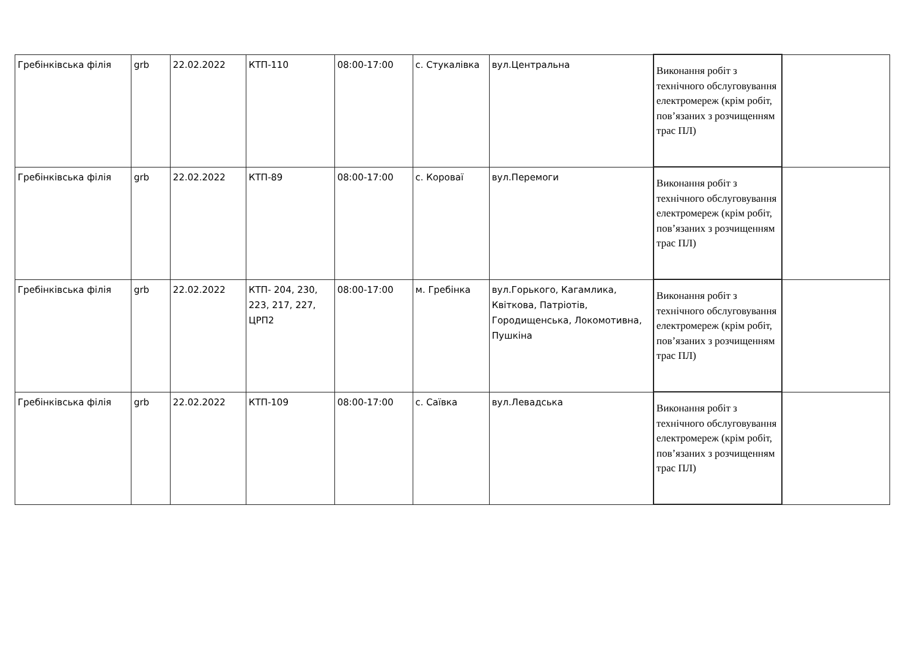| Гребінківська філія | grb | 22.02.2022 | КТП-110 | 08:00-17:00 | с. Стукалівка | вул.Центральна | Виконання робіт з технічного обслуговування електромереж (крім робіт, пов’язаних з розчищенням трас ПЛ) | |
| Гребінківська філія | grb | 22.02.2022 | КТП-89 | 08:00-17:00 | с. Короваї | вул.Перемоги | Виконання робіт з технічного обслуговування електромереж (крім робіт, пов’язаних з розчищенням трас ПЛ) | |
| Гребінківська філія | grb | 22.02.2022 | КТП- 204, 230, 223, 217, 227, ЦРП2 | 08:00-17:00 | м. Гребінка | вул.Горького, Кагамлика, Квіткова, Патріотів, Городищенська, Локомотивна, Пушкіна | Виконання робіт з технічного обслуговування електромереж (крім робіт, пов’язаних з розчищенням трас ПЛ) | |
| Гребінківська філія | grb | 22.02.2022 | КТП-109 | 08:00-17:00 | с. Саївка | вул.Левадська | Виконання робіт з технічного обслуговування електромереж (крім робіт, пов’язаних з розчищенням трас ПЛ) | |